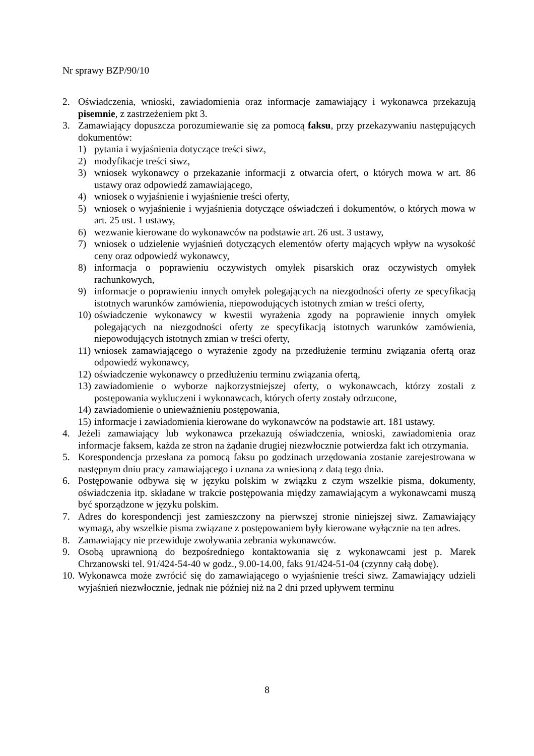Nr sprawy BZP/90/10
2. Oświadczenia, wnioski, zawiadomienia oraz informacje zamawiający i wykonawca przekazują pisemnie, z zastrzeżeniem pkt 3.
3. Zamawiający dopuszcza porozumiewanie się za pomocą faksu, przy przekazywaniu następujących dokumentów:
1) pytania i wyjaśnienia dotyczące treści siwz,
2) modyfikacje treści siwz,
3) wniosek wykonawcy o przekazanie informacji z otwarcia ofert, o których mowa w art. 86 ustawy oraz odpowiedź zamawiającego,
4) wniosek o wyjaśnienie i wyjaśnienie treści oferty,
5) wniosek o wyjaśnienie i wyjaśnienia dotyczące oświadczeń i dokumentów, o których mowa w art. 25 ust. 1 ustawy,
6) wezwanie kierowane do wykonawców na podstawie art. 26 ust. 3 ustawy,
7) wniosek o udzielenie wyjaśnień dotyczących elementów oferty mających wpływ na wysokość ceny oraz odpowiedź wykonawcy,
8) informacja o poprawieniu oczywistych omyłek pisarskich oraz oczywistych omyłek rachunkowych,
9) informacje o poprawieniu innych omyłek polegających na niezgodności oferty ze specyfikacją istotnych warunków zamówienia, niepowodujących istotnych zmian w treści oferty,
10) oświadczenie wykonawcy w kwestii wyrażenia zgody na poprawienie innych omyłek polegających na niezgodności oferty ze specyfikacją istotnych warunków zamówienia, niepowodujących istotnych zmian w treści oferty,
11) wniosek zamawiającego o wyrażenie zgody na przedłużenie terminu związania ofertą oraz odpowiedź wykonawcy,
12) oświadczenie wykonawcy o przedłużeniu terminu związania ofertą,
13) zawiadomienie o wyborze najkorzystniejszej oferty, o wykonawcach, którzy zostali z postępowania wykluczeni i wykonawcach, których oferty zostały odrzucone,
14) zawiadomienie o unieważnieniu postępowania,
15) informacje i zawiadomienia kierowane do wykonawców na podstawie art. 181 ustawy.
4. Jeżeli zamawiający lub wykonawca przekazują oświadczenia, wnioski, zawiadomienia oraz informacje faksem, każda ze stron na żądanie drugiej niezwłocznie potwierdza fakt ich otrzymania.
5. Korespondencja przesłana za pomocą faksu po godzinach urzędowania zostanie zarejestrowana w następnym dniu pracy zamawiającego i uznana za wniesioną z datą tego dnia.
6. Postępowanie odbywa się w języku polskim w związku z czym wszelkie pisma, dokumenty, oświadczenia itp. składane w trakcie postępowania między zamawiającym a wykonawcami muszą być sporządzone w języku polskim.
7. Adres do korespondencji jest zamieszczony na pierwszej stronie niniejszej siwz. Zamawiający wymaga, aby wszelkie pisma związane z postępowaniem były kierowane wyłącznie na ten adres.
8. Zamawiający nie przewiduje zwoływania zebrania wykonawców.
9. Osobą uprawnioną do bezpośredniego kontaktowania się z wykonawcami jest p. Marek Chrzanowski tel. 91/424-54-40 w godz., 9.00-14.00, faks 91/424-51-04 (czynny całą dobę).
10. Wykonawca może zwrócić się do zamawiającego o wyjaśnienie treści siwz. Zamawiający udzieli wyjaśnień niezwłocznie, jednak nie później niż na 2 dni przed upływem terminu
8